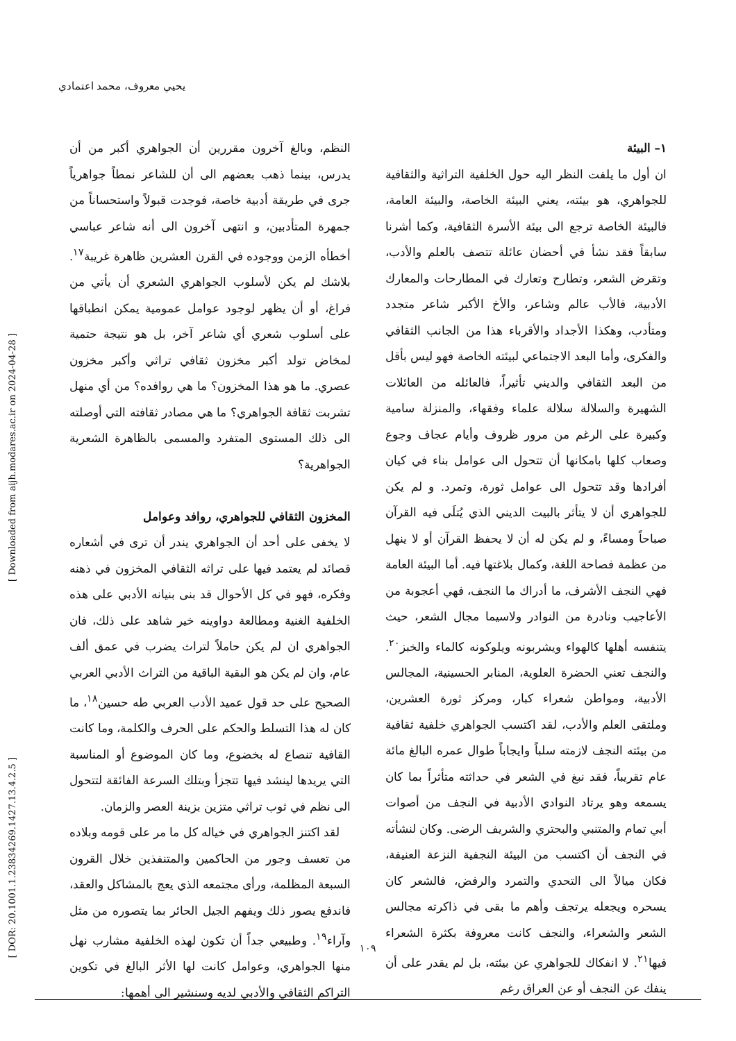يحيي معروف، محمد اعتمادي
[ Downloaded from aijh.modares.ac.ir on 2024-04-28 ]
[ DOR: 20.1001.1.23834269.1427.13.4.2.5 ]
النظم، وبالغ آخرون مقررين أن الجواهري أكبر من أن يدرس، بينما ذهب بعضهم الى أن للشاعر نمطاً جواهرياً جرى في طريقة أدبية خاصة، فوجدت قبولاً واستحساناً من جمهرة المتأدبين، و انتهى آخرون الى أنه شاعر عباسي أخطأه الزمن ووجوده في القرن العشرين ظاهرة غريبة<sup>١٧</sup>. بلاشك لم يكن لأسلوب الجواهري الشعري أن يأتي من فراغ، أو أن يظهر لوجود عوامل عمومية يمكن انطباقها على أسلوب شعري أي شاعر آخر، بل هو نتيجة حتمية لمخاض تولد أكبر مخزون ثقافي تراثي وأكبر مخزون عصري. ما هو هذا المخزون؟ ما هي روافده؟ من أي منهل تشربت ثقافة الجواهري؟ ما هي مصادر ثقافته التي أوصلته الى ذلك المستوى المتفرد والمسمى بالظاهرة الشعرية الجواهرية؟
المخزون الثقافي للجواهري، روافد وعوامل
لا يخفى على أحد أن الجواهري يندر أن ترى في أشعاره قصائد لم يعتمد فيها على تراثه الثقافي المخزون في ذهنه وفكره، فهو في كل الأحوال قد بنى بنيانه الأدبي على هذه الخلفية الغنية ومطالعة دواوينه خير شاهد على ذلك، فان الجواهري ان لم يكن حاملاً لتراث يضرب في عمق ألف عام، وان لم يكن هو البقية الباقية من التراث الأدبي العربي الصحيح على حد قول عميد الأدب العربي طه حسين<sup>١٨</sup>، ما كان له هذا التسلط والحكم على الحرف والكلمة، وما كانت القافية تنصاع له بخضوع، وما كان الموضوع أو المناسبة التي يريدها لينشد فيها تتجزأ وبتلك السرعة الفائقة لتتحول الى نظم في ثوب تراثي متزين بزينة العصر والزمان.
لقد اكتنز الجواهري في خياله كل ما مر على قومه وبلاده من تعسف وجور من الحاكمين والمتنفذين خلال القرون السبعة المظلمة، ورأى مجتمعه الذي يعج بالمشاكل والعقد، فاندفع يصور ذلك ويفهم الجيل الحائر بما يتصوره من مثل وآراء<sup>١٩</sup>. وطبيعي جداً أن تكون لهذه الخلفية مشارب نهل منها الجواهري، وعوامل كانت لها الأثر البالغ في تكوين التراكم الثقافي والأدبي لديه وسنشير الى أهمها:
١– البيئة
ان أول ما يلفت النظر اليه حول الخلفية التراثية والثقافية للجواهري، هو بيئته، يعني البيئة الخاصة، والبيئة العامة، فالبيئة الخاصة ترجع الى بيئة الأسرة الثقافية، وكما أشرنا سابقاً فقد نشأ في أحضان عائلة تتصف بالعلم والأدب، وتقرض الشعر، وتطارح وتعارك في المطارحات والمعارك الأدبية، فالأب عالم وشاعر، والأخ الأكبر شاعر متجدد ومتأدب، وهكذا الأجداد والأقرباء هذا من الجانب الثقافي والفكرى، وأما البعد الاجتماعي لبيئته الخاصة فهو ليس بأقل من البعد الثقافي والديني تأثيراً، فالعائله من العائلات الشهيرة والسلالة سلالة علماء وفقهاء، والمنزلة سامية وكبيرة على الرغم من مرور ظروف وأيام عجاف وجوع وصعاب كلها بامكانها أن تتحول الى عوامل بناء في كيان أفرادها وقد تتحول الى عوامل ثورة، وتمرد. و لم يكن للجواهري أن لا يتأثر بالبيت الديني الذي يُتلَى فيه القرآن صباحاً ومساءً، و لم يكن له أن لا يحفظ القرآن أو لا ينهل من عظمة فصاحة اللغة، وكمال بلاغتها فيه. أما البيئة العامة فهي النجف الأشرف، ما أدراك ما النجف، فهي أعجوبة من الأعاجيب ونادرة من النوادر ولاسيما مجال الشعر، حيث يتنفسه أهلها كالهواء ويشربونه ويلوكونه كالماء والخبز<sup>٢٠</sup>. والنجف تعني الحضرة العلوية، المنابر الحسينية، المجالس الأدبية، ومواطن شعراء كبار، ومركز ثورة العشرين، وملتقى العلم والأدب، لقد اكتسب الجواهري خلفية ثقافية من بيئته النجف لازمته سلباً وايجاباً طوال عمره البالغ مائة عام تقريباً، فقد نبغ في الشعر في حداثته متأثراً بما كان يسمعه وهو يرتاد النوادي الأدبية في النجف من أصوات أبي تمام والمتنبي والبحتري والشريف الرضى. وكان لنشأته في النجف أن اكتسب من البيئة النجفية النزعة العنيفة، فكان ميالاً الى التحدي والتمرد والرفض، فالشعر كان يسحره ويجعله يرتجف وأهم ما بقى في ذاكرته مجالس الشعر والشعراء، والنجف كانت معروفة بكثرة الشعراء فيها<sup>٢١</sup>. لا انفكاك للجواهري عن بيئته، بل لم يقدر على أن ينفك عن النجف أو عن العراق رغم
١٠٩